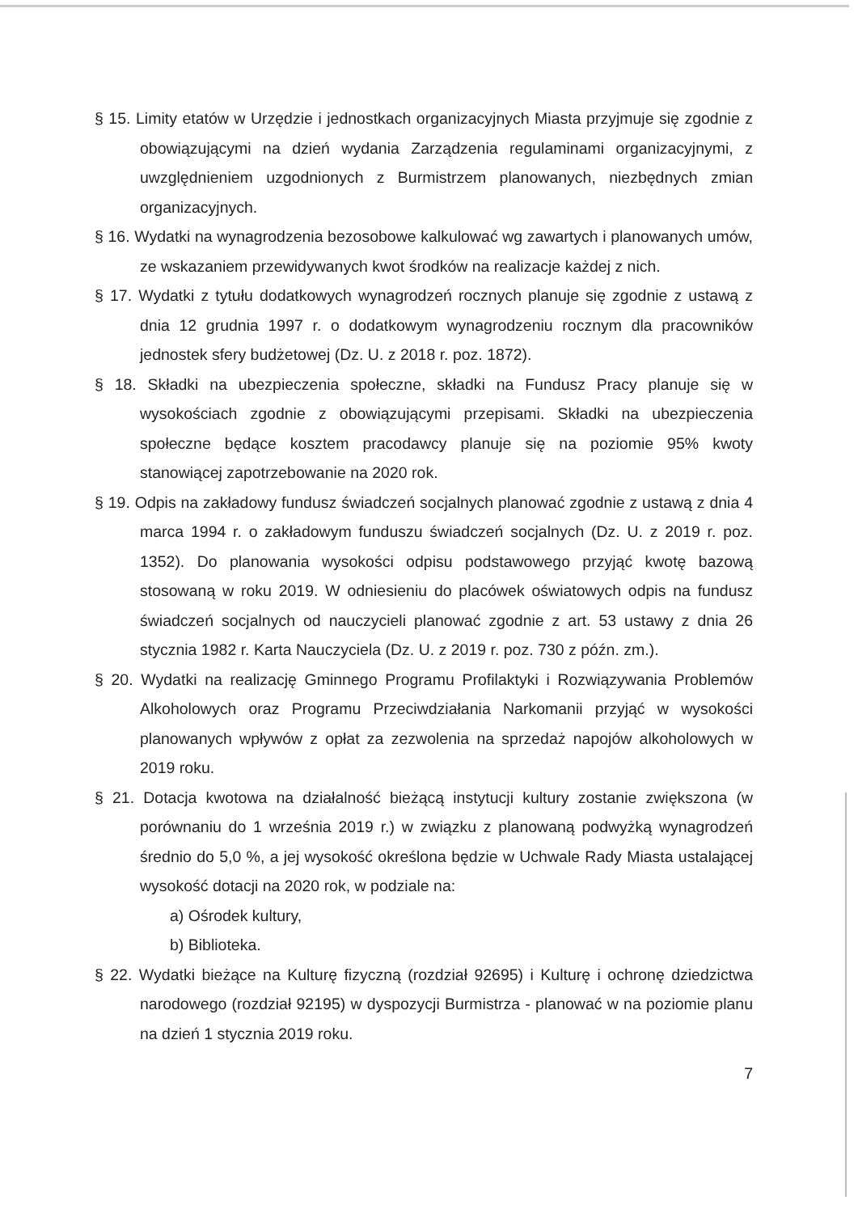§ 15. Limity etatów w Urzędzie i jednostkach organizacyjnych Miasta przyjmuje się zgodnie z obowiązującymi na dzień wydania Zarządzenia regulaminami organizacyjnymi, z uwzględnieniem uzgodnionych z Burmistrzem planowanych, niezbędnych zmian organizacyjnych.
§ 16. Wydatki na wynagrodzenia bezosobowe kalkulować wg zawartych i planowanych umów, ze wskazaniem przewidywanych kwot środków na realizacje każdej z nich.
§ 17. Wydatki z tytułu dodatkowych wynagrodzeń rocznych planuje się zgodnie z ustawą z dnia 12 grudnia 1997 r. o dodatkowym wynagrodzeniu rocznym dla pracowników jednostek sfery budżetowej (Dz. U. z 2018 r. poz. 1872).
§ 18. Składki na ubezpieczenia społeczne, składki na Fundusz Pracy planuje się w wysokościach zgodnie z obowiązującymi przepisami. Składki na ubezpieczenia społeczne będące kosztem pracodawcy planuje się na poziomie 95% kwoty stanowiącej zapotrzebowanie na 2020 rok.
§ 19. Odpis na zakładowy fundusz świadczeń socjalnych planować zgodnie z ustawą z dnia 4 marca 1994 r. o zakładowym funduszu świadczeń socjalnych (Dz. U. z 2019 r. poz. 1352). Do planowania wysokości odpisu podstawowego przyjąć kwotę bazową stosowaną w roku 2019. W odniesieniu do placówek oświatowych odpis na fundusz świadczeń socjalnych od nauczycieli planować zgodnie z art. 53 ustawy z dnia 26 stycznia 1982 r. Karta Nauczyciela (Dz. U. z 2019 r. poz. 730 z późn. zm.).
§ 20. Wydatki na realizację Gminnego Programu Profilaktyki i Rozwiązywania Problemów Alkoholowych oraz Programu Przeciwdziałania Narkomanii przyjąć w wysokości planowanych wpływów z opłat za zezwolenia na sprzedaż napojów alkoholowych w 2019 roku.
§ 21. Dotacja kwotowa na działalność bieżącą instytucji kultury zostanie zwiększona (w porównaniu do 1 września 2019 r.) w związku z planowaną podwyżką wynagrodzeń średnio do 5,0 %, a jej wysokość określona będzie w Uchwale Rady Miasta ustalającej wysokość dotacji na 2020 rok, w podziale na:
a) Ośrodek kultury,
b) Biblioteka.
§ 22. Wydatki bieżące na Kulturę fizyczną (rozdział 92695) i Kulturę i ochronę dziedzictwa narodowego (rozdział 92195) w dyspozycji Burmistrza - planować w na poziomie planu na dzień 1 stycznia 2019 roku.
7